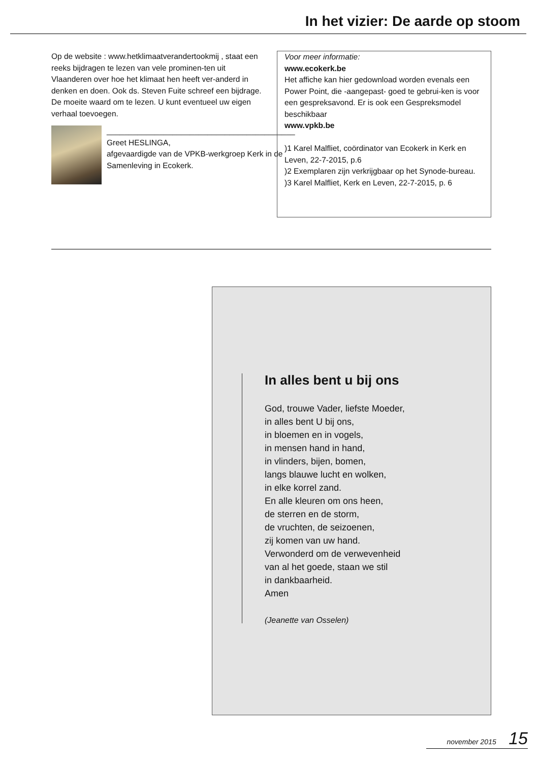In het vizier: De aarde op stoom
Op de website : www.hetklimaatverandertookmij , staat een reeks bijdragen te lezen van vele prominen-ten uit Vlaanderen over hoe het klimaat hen heeft ver-anderd in denken en doen. Ook ds. Steven Fuite schreef een bijdrage. De moeite waard om te lezen. U kunt eventueel uw eigen verhaal toevoegen.
___________________________________________
Greet HESLINGA,
afgevaardigde van de VPKB-werkgroep Kerk in de Samenleving in Ecokerk.
Voor meer informatie:
www.ecokerk.be
Het affiche kan hier gedownload worden evenals een Power Point, die -aangepast- goed te gebrui-ken is voor een gespreksavond. Er is ook een Gespreksmodel beschikbaar
www.vpkb.be
)1 Karel Malfliet, coördinator van Ecokerk in Kerk en Leven, 22-7-2015, p.6
)2 Exemplaren zijn verkrijgbaar op het Synode-bureau.
)3 Karel Malfliet, Kerk en Leven, 22-7-2015, p. 6
In alles bent u bij ons
God, trouwe Vader, liefste Moeder,
in alles bent U bij ons,
in bloemen en in vogels,
in mensen hand in hand,
in vlinders, bijen, bomen,
langs blauwe lucht en wolken,
in elke korrel zand.
En alle kleuren om ons heen,
de sterren en de storm,
de vruchten, de seizoenen,
zij komen van uw hand.
Verwonderd om de verwevenheid
van al het goede, staan we stil
in dankbaarheid.
Amen
(Jeanette van Osselen)
november 2015 15